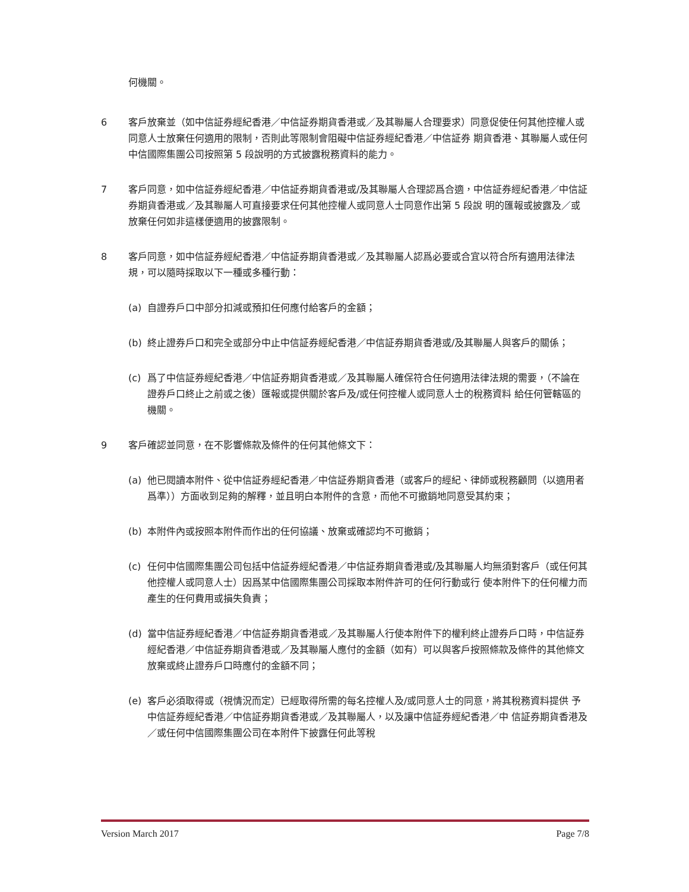何機關。
6 客戶放棄並（如中信証券經紀香港／中信証券期貨香港或／及其聯屬人合理要求）同意促使任何其他控權人或同意人士放棄任何適用的限制，否則此等限制會阻礙中信証券經紀香港／中信証券 期貨香港、其聯屬人或任何中信國際集團公司按照第 5 段說明的方式披露稅務資料的能力。
7 客戶同意，如中信証券經紀香港／中信証券期貨香港或/及其聯屬人合理認爲合適，中信証券經紀香港／中信証券期貨香港或／及其聯屬人可直接要求任何其他控權人或同意人士同意作出第 5 段說 明的匯報或披露及／或放棄任何如非這樣便適用的披露限制。
8 客戶同意，如中信証券經紀香港／中信証券期貨香港或／及其聯屬人認爲必要或合宜以符合所有適用法律法規，可以隨時採取以下一種或多種行動：
(a) 自證券戶口中部分扣減或預扣任何應付給客戶的金額；
(b) 終止證券戶口和完全或部分中止中信証券經紀香港／中信証券期貨香港或/及其聯屬人與客戶的關係；
(c) 爲了中信証券經紀香港／中信証券期貨香港或／及其聯屬人確保符合任何適用法律法規的需要，（不論在證券戶口終止之前或之後）匯報或提供關於客戶及/或任何控權人或同意人士的稅務資料 給任何管轄區的機關。
9 客戶確認並同意，在不影響條款及條件的任何其他條文下：
(a) 他已閱讀本附件、從中信証券經紀香港／中信証券期貨香港（或客戶的經紀、律師或稅務顧問（以適用者爲準））方面收到足夠的解釋，並且明白本附件的含意，而他不可撤銷地同意受其約束；
(b) 本附件內或按照本附件而作出的任何協議、放棄或確認均不可撤銷；
(c) 任何中信國際集團公司包括中信証券經紀香港／中信証券期貨香港或/及其聯屬人均無須對客戶（或任何其他控權人或同意人士）因爲某中信國際集團公司採取本附件許可的任何行動或行 使本附件下的任何權力而產生的任何費用或損失負責；
(d) 當中信証券經紀香港／中信証券期貨香港或／及其聯屬人行使本附件下的權利終止證券戶口時，中信証券經紀香港／中信証券期貨香港或／及其聯屬人應付的金額（如有）可以與客戶按照條款及條件的其他條文放棄或終止證券戶口時應付的金額不同；
(e) 客戶必須取得或（視情況而定）已經取得所需的每名控權人及/或同意人士的同意，將其稅務資料提供 予中信証券經紀香港／中信証券期貨香港或／及其聯屬人，以及讓中信証券經紀香港／中 信証券期貨香港及／或任何中信國際集團公司在本附件下披露任何此等稅
Version March 2017 Page 7/8